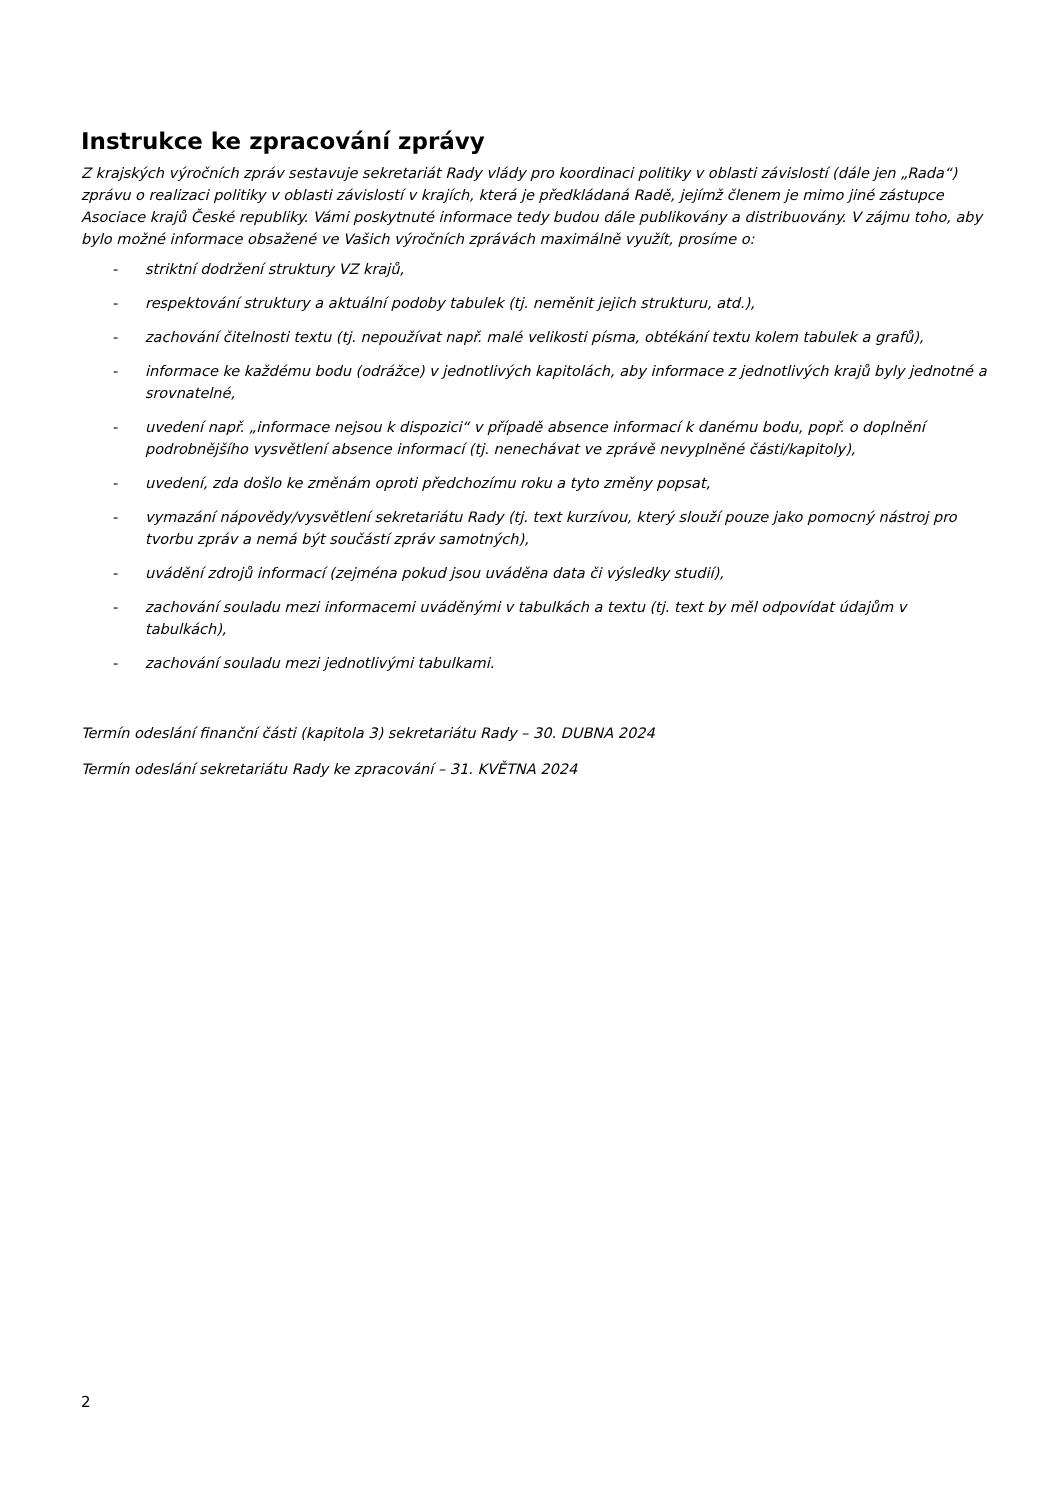Instrukce ke zpracování zprávy
Z krajských výročních zpráv sestavuje sekretariát Rady vlády pro koordinaci politiky v oblasti závislostí (dále jen „Rada“) zprávu o realizaci politiky v oblasti závislostí v krajích, která je předkládaná Radě, jejímž členem je mimo jiné zástupce Asociace krajů České republiky. Vámi poskytnuté informace tedy budou dále publikovány a distribuovány. V zájmu toho, aby bylo možné informace obsažené ve Vašich výročních zprávách maximálně využít, prosíme o:
- striktní dodržení struktury VZ krajů,
- respektování struktury a aktuální podoby tabulek (tj. neměnit jejich strukturu, atd.),
- zachování čitelnosti textu (tj. nepoužívat např. malé velikosti písma, obtékání textu kolem tabulek a grafů),
- informace ke každému bodu (odrážce) v jednotlivých kapitolách, aby informace z jednotlivých krajů byly jednotné a srovnatelné,
- uvedení např. „informace nejsou k dispozici“ v případě absence informací k danému bodu, popř. o doplnění podrobnějšího vysvětlení absence informací (tj. nenechávat ve zprávě nevyplněné části/kapitoly),
- uvedení, zda došlo ke změnám oproti předchozímu roku a tyto změny popsat,
- vymazání nápovědy/vysvětlení sekretariátu Rady (tj. text kurzívou, který slouží pouze jako pomocný nástroj pro tvorbu zpráv a nemá být součástí zpráv samotných),
- uvádění zdrojů informací (zejména pokud jsou uváděna data či výsledky studií),
- zachování souladu mezi informacemi uváděnými v tabulkách a textu (tj. text by měl odpovídat údajům v tabulkách),
- zachování souladu mezi jednotlivými tabulkami.
Termín odeslání finanční části (kapitola 3) sekretariátu Rady – 30. DUBNA 2024
Termín odeslání sekretariátu Rady ke zpracování – 31. KVĚTNA 2024
2